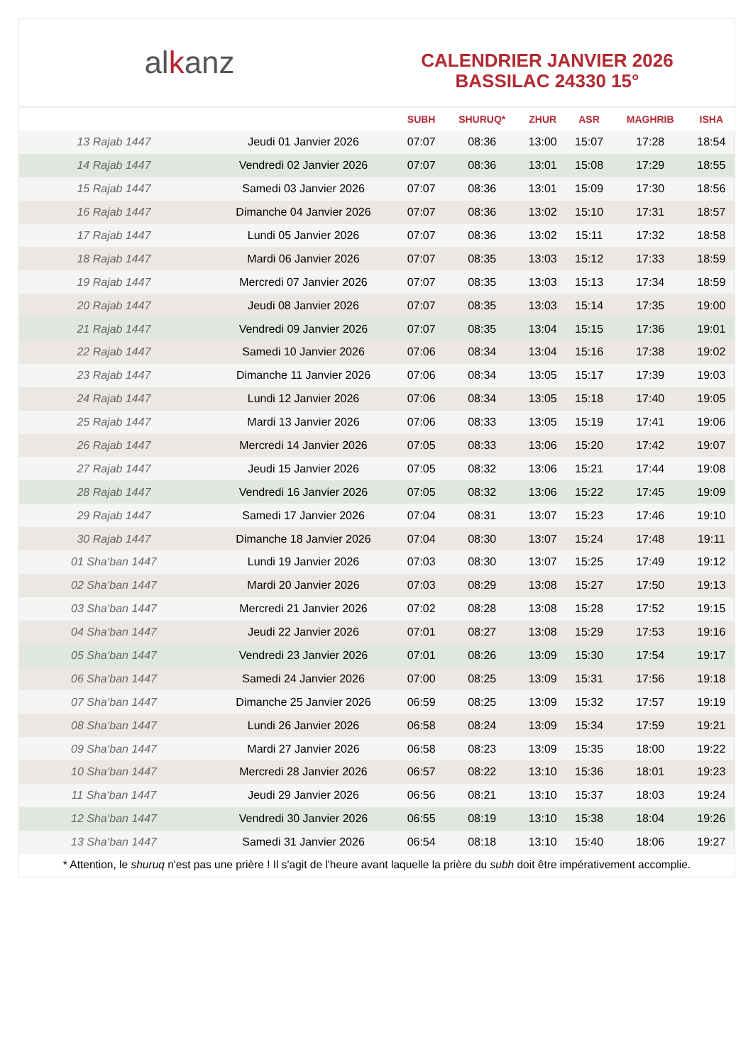al k anz
CALENDRIER JANVIER 2026
BASSILAC 24330 15°
| | | SUBH | SHURUQ* | ZHUR | ASR | MAGHRIB | ISHA |
| --- | --- | --- | --- | --- | --- | --- | --- |
| 13 Rajab 1447 | Jeudi 01 Janvier 2026 | 07:07 | 08:36 | 13:00 | 15:07 | 17:28 | 18:54 |
| 14 Rajab 1447 | Vendredi 02 Janvier 2026 | 07:07 | 08:36 | 13:01 | 15:08 | 17:29 | 18:55 |
| 15 Rajab 1447 | Samedi 03 Janvier 2026 | 07:07 | 08:36 | 13:01 | 15:09 | 17:30 | 18:56 |
| 16 Rajab 1447 | Dimanche 04 Janvier 2026 | 07:07 | 08:36 | 13:02 | 15:10 | 17:31 | 18:57 |
| 17 Rajab 1447 | Lundi 05 Janvier 2026 | 07:07 | 08:36 | 13:02 | 15:11 | 17:32 | 18:58 |
| 18 Rajab 1447 | Mardi 06 Janvier 2026 | 07:07 | 08:35 | 13:03 | 15:12 | 17:33 | 18:59 |
| 19 Rajab 1447 | Mercredi 07 Janvier 2026 | 07:07 | 08:35 | 13:03 | 15:13 | 17:34 | 18:59 |
| 20 Rajab 1447 | Jeudi 08 Janvier 2026 | 07:07 | 08:35 | 13:03 | 15:14 | 17:35 | 19:00 |
| 21 Rajab 1447 | Vendredi 09 Janvier 2026 | 07:07 | 08:35 | 13:04 | 15:15 | 17:36 | 19:01 |
| 22 Rajab 1447 | Samedi 10 Janvier 2026 | 07:06 | 08:34 | 13:04 | 15:16 | 17:38 | 19:02 |
| 23 Rajab 1447 | Dimanche 11 Janvier 2026 | 07:06 | 08:34 | 13:05 | 15:17 | 17:39 | 19:03 |
| 24 Rajab 1447 | Lundi 12 Janvier 2026 | 07:06 | 08:34 | 13:05 | 15:18 | 17:40 | 19:05 |
| 25 Rajab 1447 | Mardi 13 Janvier 2026 | 07:06 | 08:33 | 13:05 | 15:19 | 17:41 | 19:06 |
| 26 Rajab 1447 | Mercredi 14 Janvier 2026 | 07:05 | 08:33 | 13:06 | 15:20 | 17:42 | 19:07 |
| 27 Rajab 1447 | Jeudi 15 Janvier 2026 | 07:05 | 08:32 | 13:06 | 15:21 | 17:44 | 19:08 |
| 28 Rajab 1447 | Vendredi 16 Janvier 2026 | 07:05 | 08:32 | 13:06 | 15:22 | 17:45 | 19:09 |
| 29 Rajab 1447 | Samedi 17 Janvier 2026 | 07:04 | 08:31 | 13:07 | 15:23 | 17:46 | 19:10 |
| 30 Rajab 1447 | Dimanche 18 Janvier 2026 | 07:04 | 08:30 | 13:07 | 15:24 | 17:48 | 19:11 |
| 01 Sha‘ban 1447 | Lundi 19 Janvier 2026 | 07:03 | 08:30 | 13:07 | 15:25 | 17:49 | 19:12 |
| 02 Sha‘ban 1447 | Mardi 20 Janvier 2026 | 07:03 | 08:29 | 13:08 | 15:27 | 17:50 | 19:13 |
| 03 Sha‘ban 1447 | Mercredi 21 Janvier 2026 | 07:02 | 08:28 | 13:08 | 15:28 | 17:52 | 19:15 |
| 04 Sha‘ban 1447 | Jeudi 22 Janvier 2026 | 07:01 | 08:27 | 13:08 | 15:29 | 17:53 | 19:16 |
| 05 Sha‘ban 1447 | Vendredi 23 Janvier 2026 | 07:01 | 08:26 | 13:09 | 15:30 | 17:54 | 19:17 |
| 06 Sha‘ban 1447 | Samedi 24 Janvier 2026 | 07:00 | 08:25 | 13:09 | 15:31 | 17:56 | 19:18 |
| 07 Sha‘ban 1447 | Dimanche 25 Janvier 2026 | 06:59 | 08:25 | 13:09 | 15:32 | 17:57 | 19:19 |
| 08 Sha‘ban 1447 | Lundi 26 Janvier 2026 | 06:58 | 08:24 | 13:09 | 15:34 | 17:59 | 19:21 |
| 09 Sha‘ban 1447 | Mardi 27 Janvier 2026 | 06:58 | 08:23 | 13:09 | 15:35 | 18:00 | 19:22 |
| 10 Sha‘ban 1447 | Mercredi 28 Janvier 2026 | 06:57 | 08:22 | 13:10 | 15:36 | 18:01 | 19:23 |
| 11 Sha‘ban 1447 | Jeudi 29 Janvier 2026 | 06:56 | 08:21 | 13:10 | 15:37 | 18:03 | 19:24 |
| 12 Sha‘ban 1447 | Vendredi 30 Janvier 2026 | 06:55 | 08:19 | 13:10 | 15:38 | 18:04 | 19:26 |
| 13 Sha‘ban 1447 | Samedi 31 Janvier 2026 | 06:54 | 08:18 | 13:10 | 15:40 | 18:06 | 19:27 |
* Attention, le shuruq n'est pas une prière ! Il s'agit de l'heure avant laquelle la prière du subh doit être impérativement accomplie.